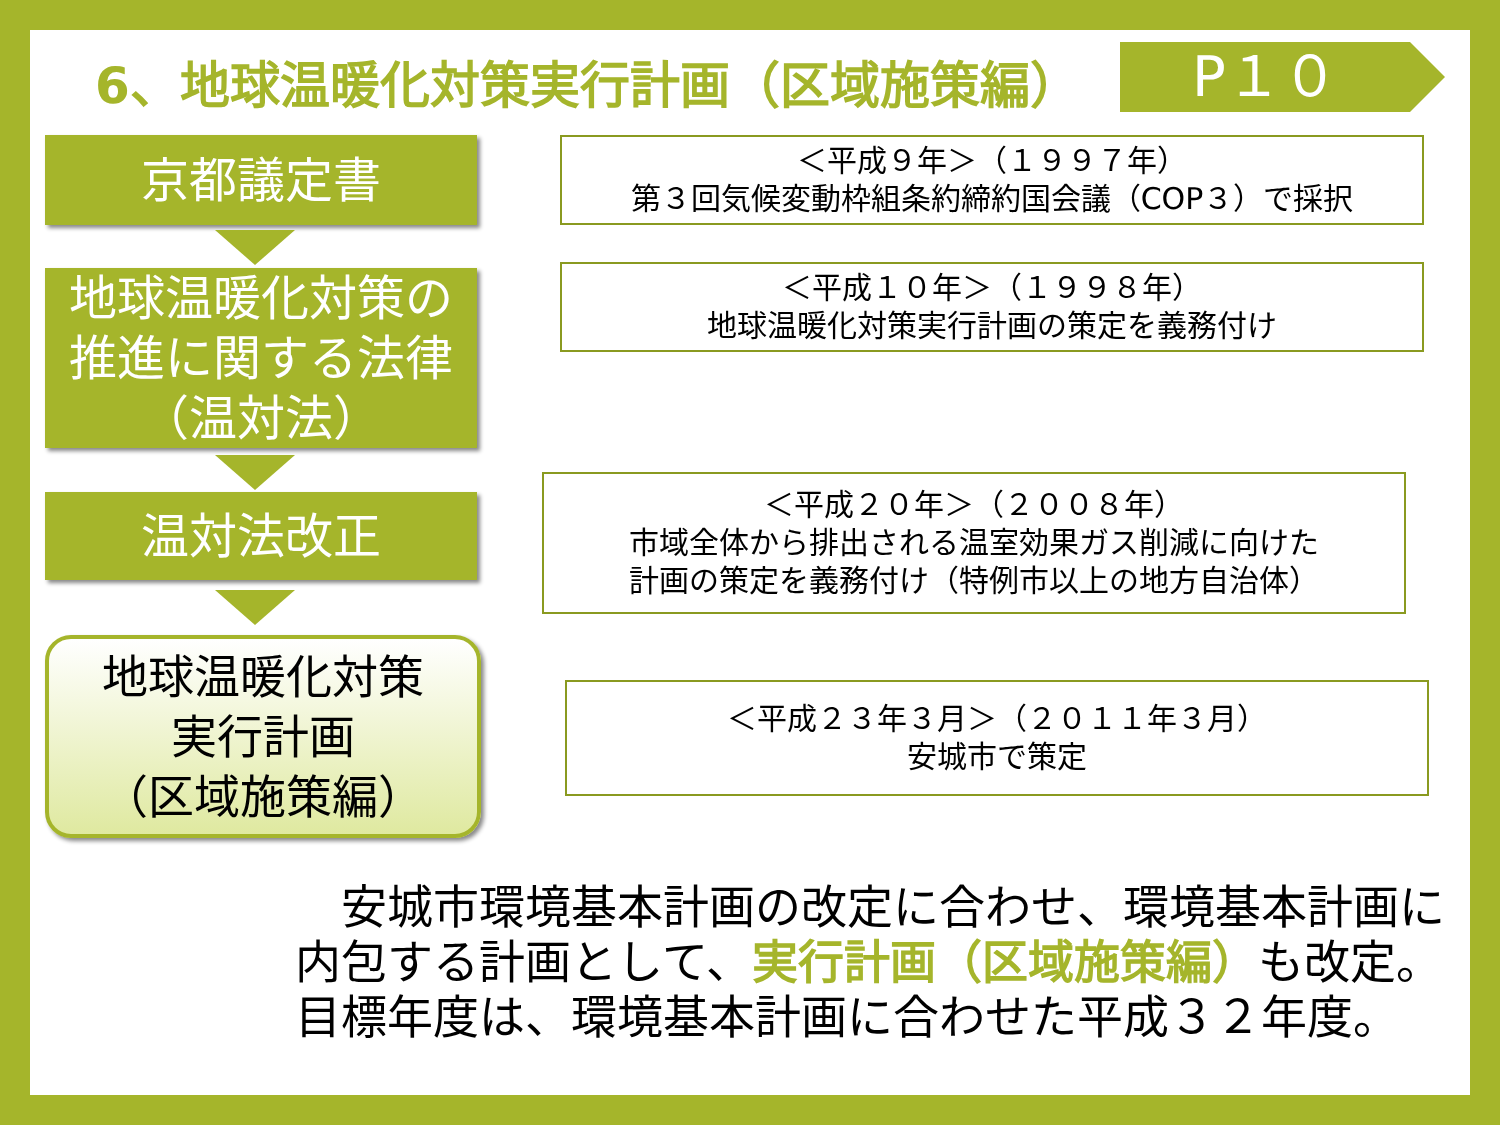6、地球温暖化対策実行計画（区域施策編）
P１０
京都議定書
＜平成９年＞（１９９７年）
第３回気候変動枠組条約締約国会議（COP３）で採択
地球温暖化対策の
推進に関する法律
（温対法）
＜平成１０年＞（１９９８年）
地球温暖化対策実行計画の策定を義務付け
温対法改正
＜平成２０年＞（２００８年）
市域全体から排出される温室効果ガス削減に向けた
計画の策定を義務付け（特例市以上の地方自治体）
地球温暖化対策
実行計画
（区域施策編）
＜平成２３年３月＞（２０１１年３月）
安城市で策定
　安城市環境基本計画の改定に合わせ、環境基本計画に内包する計画として、実行計画（区域施策編）も改定。
目標年度は、環境基本計画に合わせた平成３２年度。